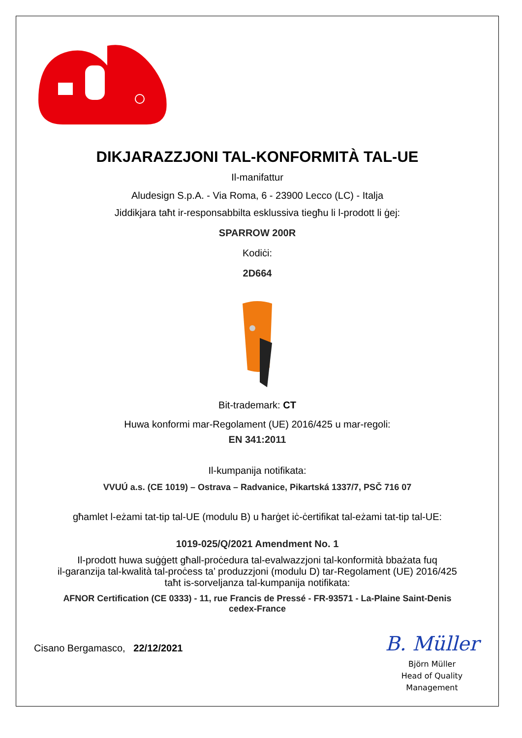DIKJARAZZJONI TAL-KONFORMITÀ TAL-UE
Il-manifattur
Aludesign S.p.A. - Via Roma, 6 - 23900 Lecco (LC) - Italja
Jiddikjara taħt ir-responsabbilta esklussiva tiegħu li l-prodott li ġej:
SPARROW 200R
Kodiċi:
2D664
Bit-trademark: CT
Huwa konformi mar-Regolament (UE) 2016/425 u mar-regoli:
EN 341:2011
Il-kumpanija notifikata:
VVUÚ a.s. (CE 1019) – Ostrava – Radvanice, Pikartská 1337/7, PSČ 716 07
għamlet l-eżami tat-tip tal-UE (modulu B) u ħarġet iċ-ċertifikat tal-eżami tat-tip tal-UE:
1019-025/Q/2021 Amendment No. 1
Il-prodott huwa suġġett għall-proċedura tal-evalwazzjoni tal-konformità bbażata fuq
il-garanzija tal-kwalità tal-proċess ta’ produzzjoni (modulu D) tar-Regolament (UE) 2016/425
taħt is-sorveljanza tal-kumpanija notifikata:
AFNOR Certification (CE 0333) - 11, rue Francis de Pressé - FR-93571 - La-Plaine Saint-Denis
cedex-France
Cisano Bergamasco, 22/12/2021
B. Müller
Björn Müller
Head of Quality
Management